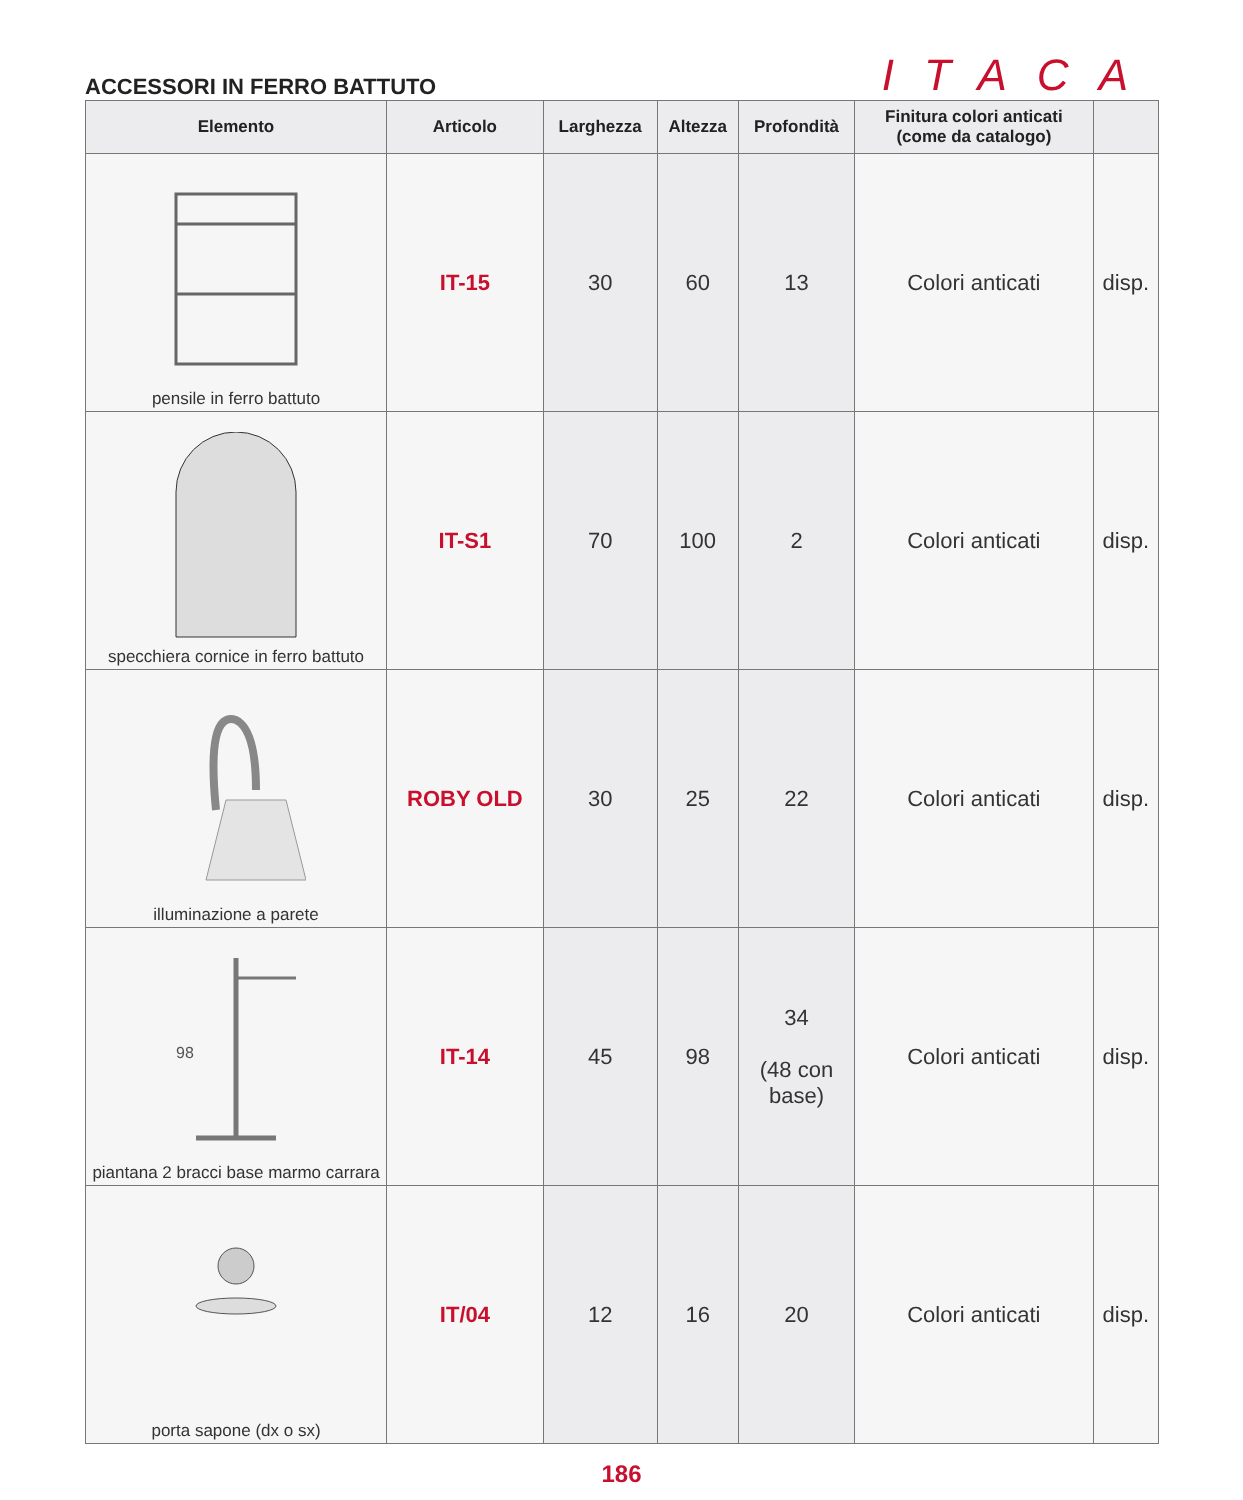ACCESSORI IN FERRO BATTUTO
ITACA
| Elemento | Articolo | Larghezza | Altezza | Profondità | Finitura colori anticati (come da catalogo) | |
| --- | --- | --- | --- | --- | --- | --- |
| pensile in ferro battuto | IT-15 | 30 | 60 | 13 | Colori anticati | disp. |
| specchiera cornice in ferro battuto | IT-S1 | 70 | 100 | 2 | Colori anticati | disp. |
| illuminazione a parete | ROBY OLD | 30 | 25 | 22 | Colori anticati | disp. |
| 98 piantana 2 bracci base marmo carrara | IT-14 | 45 | 98 | 34 (48 con base) | Colori anticati | disp. |
| porta sapone (dx o sx) | IT/04 | 12 | 16 | 20 | Colori anticati | disp. |
186